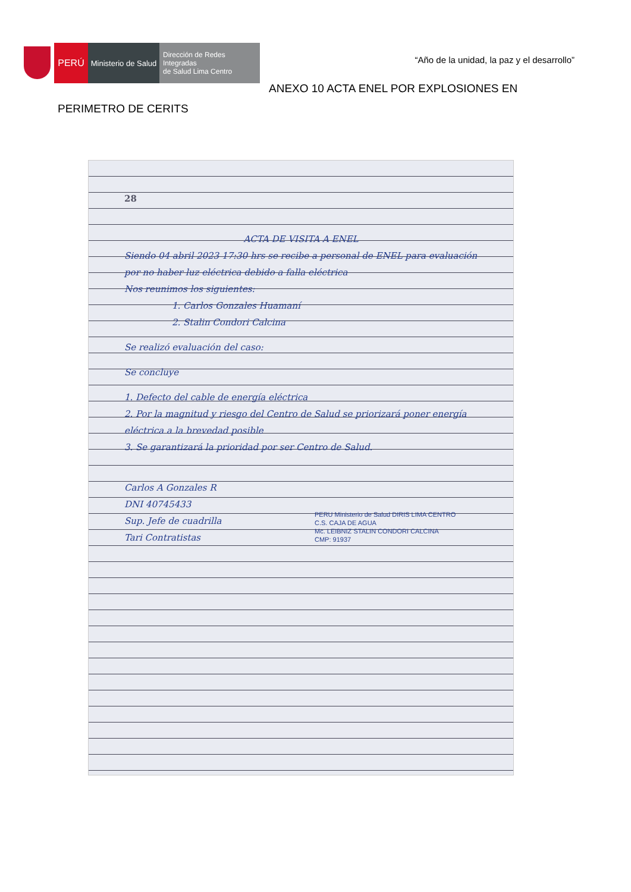PERÚ
Ministerio de Salud
Dirección de Redes Integradas
de Salud Lima Centro
“Año de la unidad, la paz y el desarrollo”
ANEXO 10 ACTA ENEL POR EXPLOSIONES EN
PERIMETRO DE CERITS
28
ACTA DE VISITA A ENEL
Siendo 04 abril 2023 17:30 hrs se recibe a personal de ENEL para evaluación por no haber luz eléctrica debido a falla eléctrica
Nos reunimos los siguientes:
1. Carlos Gonzales Huamaní
2. Stalin Condori Calcina
Se realizó evaluación del caso:
Se concluye
1. Defecto del cable de energía eléctrica
2. Por la magnitud y riesgo del Centro de Salud se priorizará poner energía eléctrica a la brevedad posible
3. Se garantizará la prioridad por ser Centro de Salud.
Carlos A Gonzales R
DNI 40745433
Sup. Jefe de cuadrilla
Tari Contratistas
PERU Ministerio de Salud DIRIS LIMA CENTRO
C.S. CAJA DE AGUA
Mc. LEIBNIZ STALIN CONDORI CALCINA
CMP: 91937